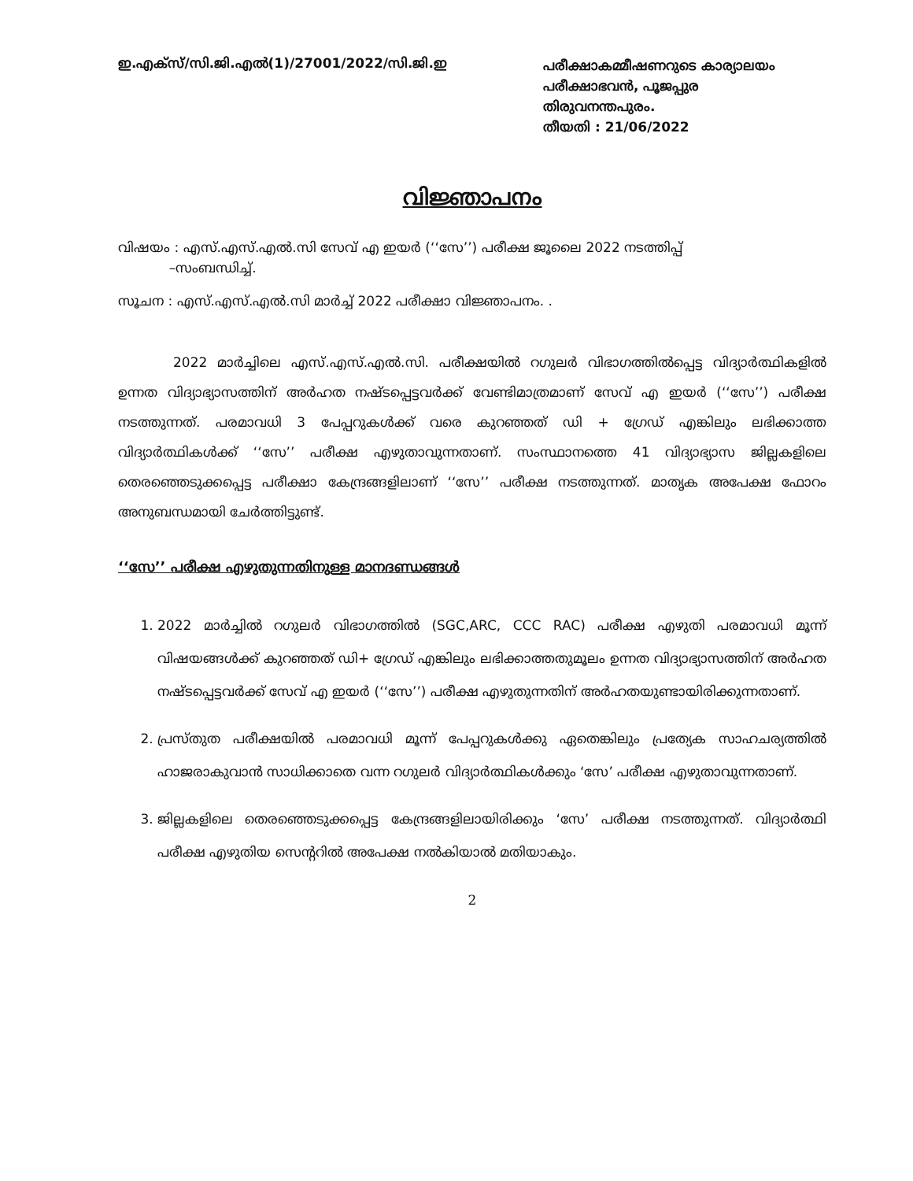ഇ.എക്സ്/സി.ജി.എൽ(1)/27001/2022/സി.ജി.ഇ
പരീക്ഷാകമ്മീഷണറുടെ കാര്യാലയം
പരീക്ഷാഭവൻ, പൂജപ്പുര
തിരുവനന്തപുരം.
തീയതി : 21/06/2022
വിജ്ഞാപനം
വിഷയം : എസ്.എസ്.എൽ.സി സേവ് എ ഇയർ (‘‘സേ’’) പരീക്ഷ ജൂലൈ 2022 നടത്തിപ്പ്
–സംബന്ധിച്ച്.
സൂചന : എസ്.എസ്.എൽ.സി മാർച്ച് 2022 പരീക്ഷാ വിജ്ഞാപനം. .
2022 മാർച്ചിലെ എസ്.എസ്.എൽ.സി. പരീക്ഷയിൽ റഗുലർ വിഭാഗത്തിൽപ്പെട്ട വിദ്യാർത്ഥികളിൽ ഉന്നത വിദ്യാഭ്യാസത്തിന് അർഹത നഷ്ടപ്പെട്ടവർക്ക് വേണ്ടിമാത്രമാണ് സേവ് എ ഇയർ (‘‘സേ’’) പരീക്ഷ നടത്തുന്നത്. പരമാവധി 3 പേപ്പറുകൾക്ക് വരെ കുറഞ്ഞത് ഡി + ഗ്രേഡ് എങ്കിലും ലഭിക്കാത്ത വിദ്യാർത്ഥികൾക്ക് ‘‘സേ’’ പരീക്ഷ എഴുതാവുന്നതാണ്. സംസ്ഥാനത്തെ 41 വിദ്യാഭ്യാസ ജില്ലകളിലെ തെരഞ്ഞെടുക്കപ്പെട്ട പരീക്ഷാ കേന്ദ്രങ്ങളിലാണ് ‘‘സേ’’ പരീക്ഷ നടത്തുന്നത്. മാതൃക അപേക്ഷ ഫോറം അനുബന്ധമായി ചേർത്തിട്ടുണ്ട്.
‘‘സേ’’ പരീക്ഷ എഴുതുന്നതിനുള്ള മാനദണ്ഡങ്ങൾ
1. 2022 മാർച്ചിൽ റഗുലർ വിഭാഗത്തിൽ (SGC,ARC, CCC RAC) പരീക്ഷ എഴുതി പരമാവധി മൂന്ന് വിഷയങ്ങൾക്ക് കുറഞ്ഞത് ഡി+ ഗ്രേഡ് എങ്കിലും ലഭിക്കാത്തതുമൂലം ഉന്നത വിദ്യാഭ്യാസത്തിന് അർഹത നഷ്ടപ്പെട്ടവർക്ക് സേവ് എ ഇയർ (‘‘സേ’’) പരീക്ഷ എഴുതുന്നതിന് അർഹതയുണ്ടായിരിക്കുന്നതാണ്.
2. പ്രസ്തുത പരീക്ഷയിൽ പരമാവധി മൂന്ന് പേപ്പറുകൾക്കു ഏതെങ്കിലും പ്രത്യേക സാഹചര്യത്തിൽ ഹാജരാകുവാൻ സാധിക്കാതെ വന്ന റഗുലർ വിദ്യാർത്ഥികൾക്കും ‘സേ’ പരീക്ഷ എഴുതാവുന്നതാണ്.
3. ജില്ലകളിലെ തെരഞ്ഞെടുക്കപ്പെട്ട കേന്ദ്രങ്ങളിലായിരിക്കും ‘സേ’ പരീക്ഷ നടത്തുന്നത്. വിദ്യാർത്ഥി പരീക്ഷ എഴുതിയ സെന്ററിൽ അപേക്ഷ നൽകിയാൽ മതിയാകും.
2